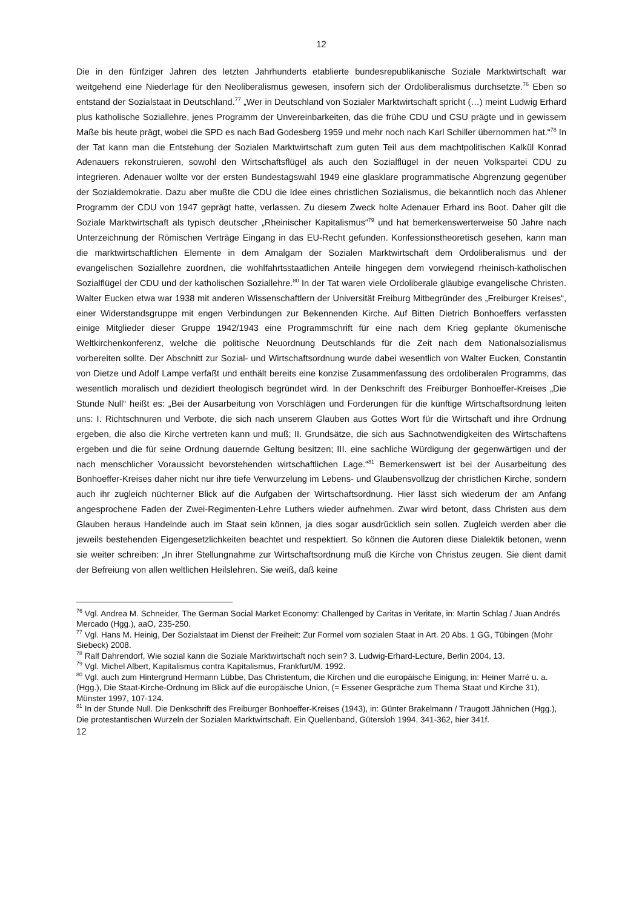12
Die in den fünfziger Jahren des letzten Jahrhunderts etablierte bundesrepublikanische Soziale Marktwirtschaft war weitgehend eine Niederlage für den Neoliberalismus gewesen, insofern sich der Ordoliberalismus durchsetzte.<sup>76</sup> Eben so entstand der Sozialstaat in Deutschland.<sup>77</sup> „Wer in Deutschland von Sozialer Marktwirtschaft spricht (…) meint Ludwig Erhard plus katholische Soziallehre, jenes Programm der Unvereinbarkeiten, das die frühe CDU und CSU prägte und in gewissem Maße bis heute prägt, wobei die SPD es nach Bad Godesberg 1959 und mehr noch nach Karl Schiller übernommen hat.“<sup>78</sup> In der Tat kann man die Entstehung der Sozialen Marktwirtschaft zum guten Teil aus dem machtpolitischen Kalkül Konrad Adenauers rekonstruieren, sowohl den Wirtschaftsflügel als auch den Sozialflügel in der neuen Volkspartei CDU zu integrieren. Adenauer wollte vor der ersten Bundestagswahl 1949 eine glasklare programmatische Abgrenzung gegenüber der Sozialdemokratie. Dazu aber mußte die CDU die Idee eines christlichen Sozialismus, die bekanntlich noch das Ahlener Programm der CDU von 1947 geprägt hatte, verlassen. Zu diesem Zweck holte Adenauer Erhard ins Boot. Daher gilt die Soziale Marktwirtschaft als typisch deutscher „Rheinischer Kapitalismus“<sup>79</sup> und hat bemerkenswerterweise 50 Jahre nach Unterzeichnung der Römischen Verträge Eingang in das EU-Recht gefunden. Konfessionstheoretisch gesehen, kann man die marktwirtschaftlichen Elemente in dem Amalgam der Sozialen Marktwirtschaft dem Ordoliberalismus und der evangelischen Soziallehre zuordnen, die wohlfahrtsstaatlichen Anteile hingegen dem vorwiegend rheinisch-katholischen Sozialflügel der CDU und der katholischen Soziallehre.<sup>80</sup> In der Tat waren viele Ordoliberale gläubige evangelische Christen. Walter Eucken etwa war 1938 mit anderen Wissenschaftlern der Universität Freiburg Mitbegründer des „Freiburger Kreises“, einer Widerstandsgruppe mit engen Verbindungen zur Bekennenden Kirche. Auf Bitten Dietrich Bonhoeffers verfassten einige Mitglieder dieser Gruppe 1942/1943 eine Programmschrift für eine nach dem Krieg geplante ökumenische Weltkirchenkonferenz, welche die politische Neuordnung Deutschlands für die Zeit nach dem Nationalsozialismus vorbereiten sollte. Der Abschnitt zur Sozial- und Wirtschaftsordnung wurde dabei wesentlich von Walter Eucken, Constantin von Dietze und Adolf Lampe verfaßt und enthält bereits eine konzise Zusammenfassung des ordoliberalen Programms, das wesentlich moralisch und dezidiert theologisch begründet wird. In der Denkschrift des Freiburger Bonhoeffer-Kreises „Die Stunde Null“ heißt es: „Bei der Ausarbeitung von Vorschlägen und Forderungen für die künftige Wirtschaftsordnung leiten uns: I. Richtschnuren und Verbote, die sich nach unserem Glauben aus Gottes Wort für die Wirtschaft und ihre Ordnung ergeben, die also die Kirche vertreten kann und muß; II. Grundsätze, die sich aus Sachnotwendigkeiten des Wirtschaftens ergeben und die für seine Ordnung dauernde Geltung besitzen; III. eine sachliche Würdigung der gegenwärtigen und der nach menschlicher Voraussicht bevorstehenden wirtschaftlichen Lage.“<sup>81</sup> Bemerkenswert ist bei der Ausarbeitung des Bonhoeffer-Kreises daher nicht nur ihre tiefe Verwurzelung im Lebens- und Glaubensvollzug der christlichen Kirche, sondern auch ihr zugleich nüchterner Blick auf die Aufgaben der Wirtschaftsordnung. Hier lässt sich wiederum der am Anfang angesprochene Faden der Zwei-Regimenten-Lehre Luthers wieder aufnehmen. Zwar wird betont, dass Christen aus dem Glauben heraus Handelnde auch im Staat sein können, ja dies sogar ausdrücklich sein sollen. Zugleich werden aber die jeweils bestehenden Eigengesetzlichkeiten beachtet und respektiert. So können die Autoren diese Dialektik betonen, wenn sie weiter schreiben: „In ihrer Stellungnahme zur Wirtschaftsordnung muß die Kirche von Christus zeugen. Sie dient damit der Befreiung von allen weltlichen Heilslehren. Sie weiß, daß keine
<sup>76</sup> Vgl. Andrea M. Schneider, The German Social Market Economy: Challenged by Caritas in Veritate, in: Martin Schlag / Juan Andrés Mercado (Hgg.), aaO, 235-250.
<sup>77</sup> Vgl. Hans M. Heinig, Der Sozialstaat im Dienst der Freiheit: Zur Formel vom sozialen Staat in Art. 20 Abs. 1 GG, Tübingen (Mohr Siebeck) 2008.
<sup>78</sup> Ralf Dahrendorf, Wie sozial kann die Soziale Marktwirtschaft noch sein? 3. Ludwig-Erhard-Lecture, Berlin 2004, 13.
<sup>79</sup> Vgl. Michel Albert, Kapitalismus contra Kapitalismus, Frankfurt/M. 1992.
<sup>80</sup> Vgl. auch zum Hintergrund Hermann Lübbe, Das Christentum, die Kirchen und die europäische Einigung, in: Heiner Marré u. a. (Hgg.), Die Staat-Kirche-Ordnung im Blick auf die europäische Union, (= Essener Gespräche zum Thema Staat und Kirche 31), Münster 1997, 107-124.
<sup>81</sup> In der Stunde Null. Die Denkschrift des Freiburger Bonhoeffer-Kreises (1943), in: Günter Brakelmann / Traugott Jähnichen (Hgg.), Die protestantischen Wurzeln der Sozialen Marktwirtschaft. Ein Quellenband, Gütersloh 1994, 341-362, hier 341f.
12